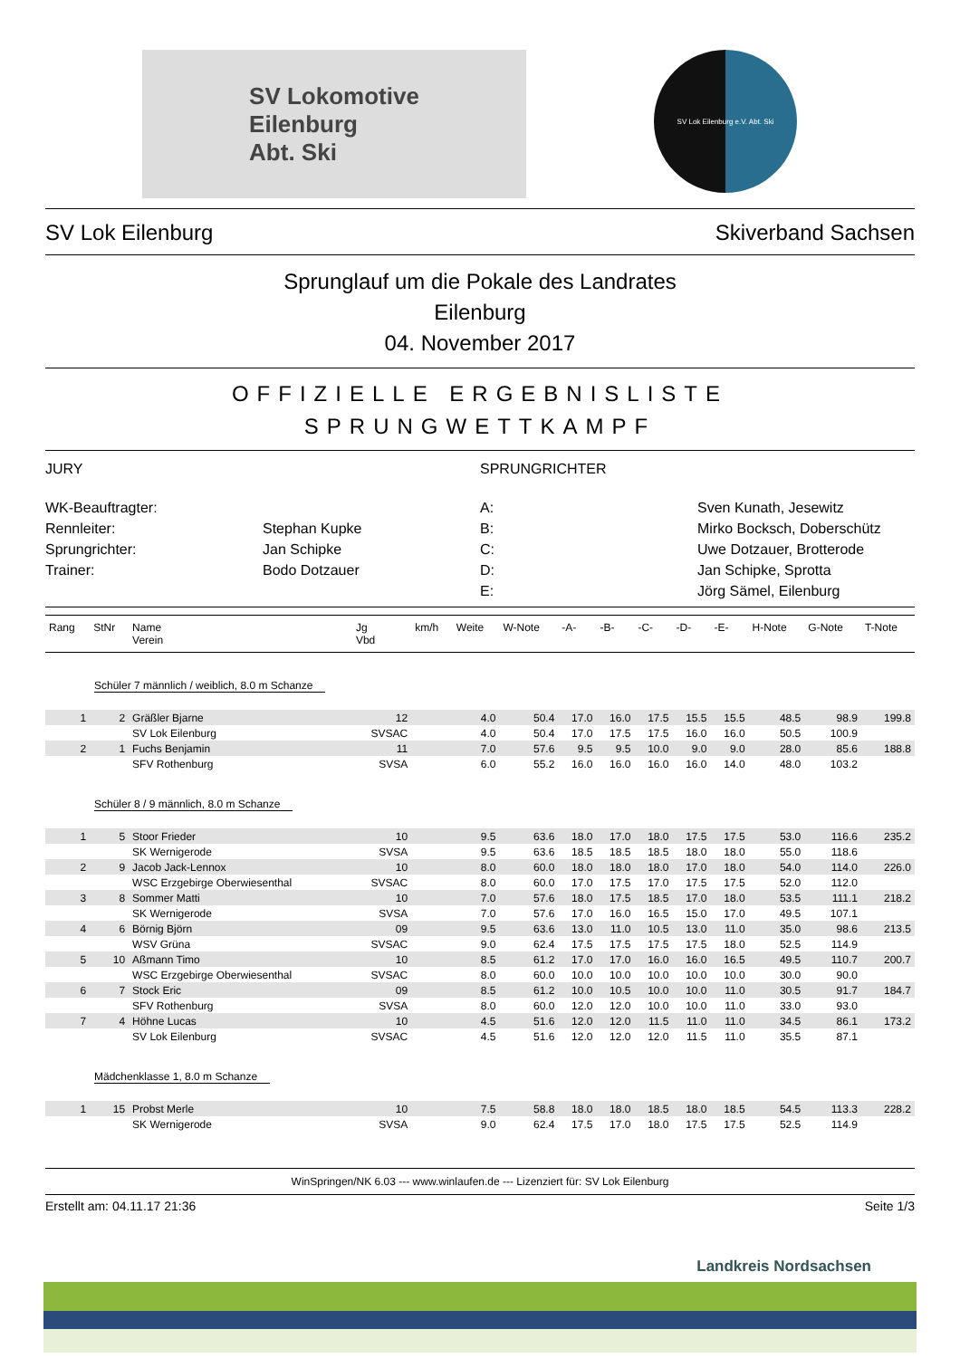SV Lokomotive
Eilenburg
Abt. Ski
SV Lok Eilenburg e.V. Abt. Ski
SV Lok Eilenburg Skiverband Sachsen
Sprunglauf um die Pokale des Landrates
Eilenburg
04. November 2017
OFFIZIELLE ERGEBNISLISTE
SPRUNGWETTKAMPF
JURY
SPRUNGRICHTER
WK-Beauftragter:
A:
Sven Kunath, Jesewitz
Rennleiter:
Stephan Kupke
B:
Mirko Bocksch, Doberschütz
Sprungrichter:
Jan Schipke
C:
Uwe Dotzauer, Brotterode
Trainer:
Bodo Dotzauer
D:
Jan Schipke, Sprotta
E:
Jörg Sämel, Eilenburg
| Rang | StNr | Name Verein | Jg Vbd | km/h | Weite | W-Note | -A- | -B- | -C- | -D- | -E- | H-Note | G-Note | T-Note |
| --- | --- | --- | --- | --- | --- | --- | --- | --- | --- | --- | --- | --- | --- | --- |
| Schüler 7 männlich / weiblich, 8.0 m Schanze | | | | | | | | | | | | | | |
| 1 | 2 | Gräßler Bjarne | 12 | | 4.0 | 50.4 | 17.0 | 16.0 | 17.5 | 15.5 | 15.5 | 48.5 | 98.9 | 199.8 |
| | | SV Lok Eilenburg | SVSAC | | 4.0 | 50.4 | 17.0 | 17.5 | 17.5 | 16.0 | 16.0 | 50.5 | 100.9 | |
| 2 | 1 | Fuchs Benjamin | 11 | | 7.0 | 57.6 | 9.5 | 9.5 | 10.0 | 9.0 | 9.0 | 28.0 | 85.6 | 188.8 |
| | | SFV Rothenburg | SVSA | | 6.0 | 55.2 | 16.0 | 16.0 | 16.0 | 16.0 | 14.0 | 48.0 | 103.2 | |
| Schüler 8 / 9 männlich, 8.0 m Schanze | | | | | | | | | | | | | | |
| 1 | 5 | Stoor Frieder | 10 | | 9.5 | 63.6 | 18.0 | 17.0 | 18.0 | 17.5 | 17.5 | 53.0 | 116.6 | 235.2 |
| | | SK Wernigerode | SVSA | | 9.5 | 63.6 | 18.5 | 18.5 | 18.5 | 18.0 | 18.0 | 55.0 | 118.6 | |
| 2 | 9 | Jacob Jack-Lennox | 10 | | 8.0 | 60.0 | 18.0 | 18.0 | 18.0 | 17.0 | 18.0 | 54.0 | 114.0 | 226.0 |
| | | WSC Erzgebirge Oberwiesenthal | SVSAC | | 8.0 | 60.0 | 17.0 | 17.5 | 17.0 | 17.5 | 17.5 | 52.0 | 112.0 | |
| 3 | 8 | Sommer Matti | 10 | | 7.0 | 57.6 | 18.0 | 17.5 | 18.5 | 17.0 | 18.0 | 53.5 | 111.1 | 218.2 |
| | | SK Wernigerode | SVSA | | 7.0 | 57.6 | 17.0 | 16.0 | 16.5 | 15.0 | 17.0 | 49.5 | 107.1 | |
| 4 | 6 | Börnig Björn | 09 | | 9.5 | 63.6 | 13.0 | 11.0 | 10.5 | 13.0 | 11.0 | 35.0 | 98.6 | 213.5 |
| | | WSV Grüna | SVSAC | | 9.0 | 62.4 | 17.5 | 17.5 | 17.5 | 17.5 | 18.0 | 52.5 | 114.9 | |
| 5 | 10 | Aßmann Timo | 10 | | 8.5 | 61.2 | 17.0 | 17.0 | 16.0 | 16.0 | 16.5 | 49.5 | 110.7 | 200.7 |
| | | WSC Erzgebirge Oberwiesenthal | SVSAC | | 8.0 | 60.0 | 10.0 | 10.0 | 10.0 | 10.0 | 10.0 | 30.0 | 90.0 | |
| 6 | 7 | Stock Eric | 09 | | 8.5 | 61.2 | 10.0 | 10.5 | 10.0 | 10.0 | 11.0 | 30.5 | 91.7 | 184.7 |
| | | SFV Rothenburg | SVSA | | 8.0 | 60.0 | 12.0 | 12.0 | 10.0 | 10.0 | 11.0 | 33.0 | 93.0 | |
| 7 | 4 | Höhne Lucas | 10 | | 4.5 | 51.6 | 12.0 | 12.0 | 11.5 | 11.0 | 11.0 | 34.5 | 86.1 | 173.2 |
| | | SV Lok Eilenburg | SVSAC | | 4.5 | 51.6 | 12.0 | 12.0 | 12.0 | 11.5 | 11.0 | 35.5 | 87.1 | |
| Mädchenklasse 1, 8.0 m Schanze | | | | | | | | | | | | | | |
| 1 | 15 | Probst Merle | 10 | | 7.5 | 58.8 | 18.0 | 18.0 | 18.5 | 18.0 | 18.5 | 54.5 | 113.3 | 228.2 |
| | | SK Wernigerode | SVSA | | 9.0 | 62.4 | 17.5 | 17.0 | 18.0 | 17.5 | 17.5 | 52.5 | 114.9 | |
WinSpringen/NK 6.03 --- www.winlaufen.de --- Lizenziert für: SV Lok Eilenburg
Erstellt am: 04.11.17 21:36 Seite 1/3
Landkreis Nordsachsen